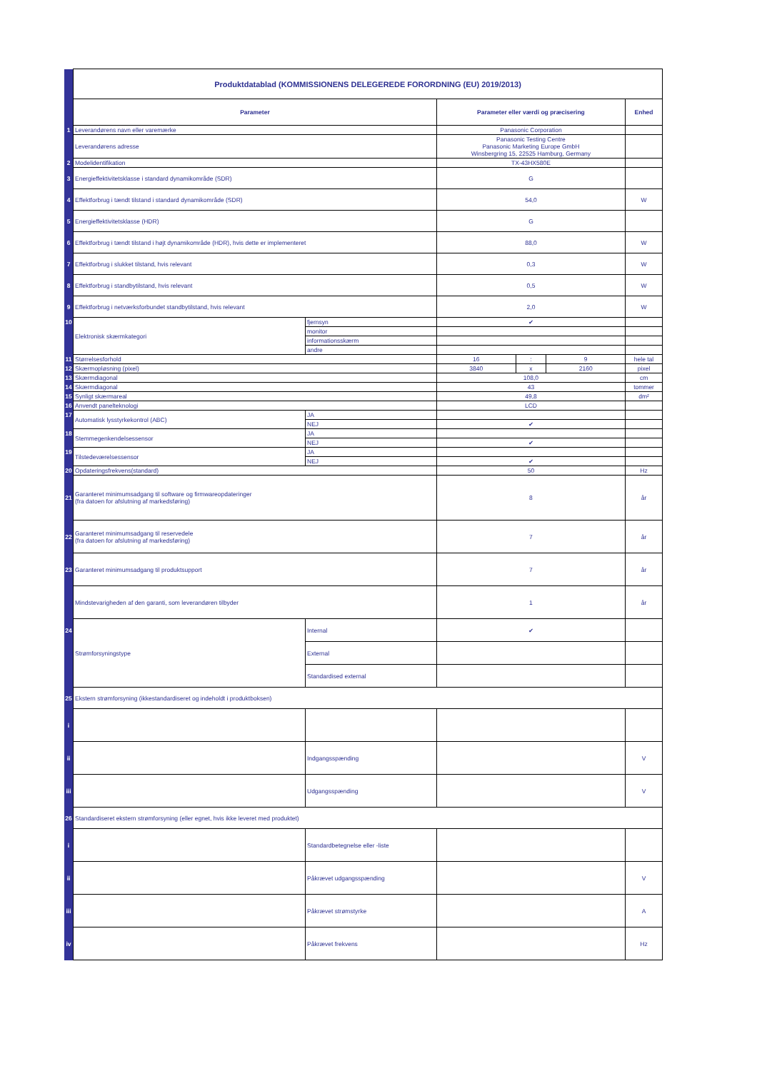| | Produktdatablad (KOMMISSIONENS DELEGEREDE FORORDNING (EU) 2019/2013) | | | | | |
| | Parameter | | Parameter eller værdi og præcisering | | | Enhed |
| 1 | Leverandørens navn eller varemærke | | Panasonic Corporation | | | |
| | Leverandørens adresse | | Panasonic Testing Centre Panasonic Marketing Europe GmbH Winsbergring 15, 22525 Hamburg, Germany | | | |
| 2 | Modelidentifikation | | TX-43HX580E | | | |
| 3 | Energieffektivitetsklasse i standard dynamikområde (SDR) | | G | | | |
| 4 | Effektforbrug i tændt tilstand i standard dynamikområde (SDR) | | 54,0 | | | W |
| 5 | Energieffektivitetsklasse (HDR) | | G | | | |
| 6 | Effektforbrug i tændt tilstand i højt dynamikområde (HDR), hvis dette er implementeret | | 88,0 | | | W |
| 7 | Effektforbrug i slukket tilstand, hvis relevant | | 0,3 | | | W |
| 8 | Effektforbrug i standbytilstand, hvis relevant | | 0,5 | | | W |
| 9 | Effektforbrug i netværksforbundet standbytilstand, hvis relevant | | 2,0 | | | W |
| 10 | Elektronisk skærmkategori | fjernsyn | ✔ | | | |
| | | monitor | | | | |
| | | informationsskærm | | | | |
| | | andre | | | | |
| 11 | Størrelsesforhold | | 16 | : | 9 | hele tal |
| 12 | Skærmopløsning (pixel) | | 3840 | x | 2160 | pixel |
| 13 | Skærmdiagonal | | 108,0 | | | cm |
| 14 | Skærmdiagonal | | 43 | | | tommer |
| 15 | Synligt skærmareal | | 49,8 | | | dm² |
| 16 | Anvendt panelteknologi | | LCD | | | |
| 17 | Automatisk lysstyrkekontrol (ABC) | JA | | | | |
| | | NEJ | ✔ | | | |
| 18 | Stemmegenkendelsessensor | JA | | | | |
| | | NEJ | ✔ | | | |
| 19 | Tilstedeværelsessensor | JA | | | | |
| | | NEJ | ✔ | | | |
| 20 | Opdateringsfrekvens(standard) | | 50 | | | Hz |
| 21 | Garanteret minimumsadgang til software og firmwareopdateringer (fra datoen for afslutning af markedsføring) | | 8 | | | år |
| 22 | Garanteret minimumsadgang til reservedele (fra datoen for afslutning af markedsføring) | | 7 | | | år |
| 23 | Garanteret minimumsadgang til produktsupport | | 7 | | | år |
| | Mindstevarigheden af den garanti, som leverandøren tilbyder | | 1 | | | år |
| 24 | Strømforsyningstype | Internal | ✔ | | | |
| | | External | | | | |
| | | Standardised external | | | | |
| 25 | Ekstern strømforsyning (ikkestandardiseret og indeholdt i produktboksen) | | | | | |
| i | | | | | | |
| ii | | Indgangsspænding | | | | V |
| iii | | Udgangsspænding | | | | V |
| 26 | Standardiseret ekstern strømforsyning (eller egnet, hvis ikke leveret med produktet) | | | | | |
| i | | Standardbetegnelse eller -liste | | | | |
| ii | | Påkrævet udgangsspænding | | | | V |
| iii | | Påkrævet strømstyrke | | | | A |
| iv | | Påkrævet frekvens | | | | Hz |